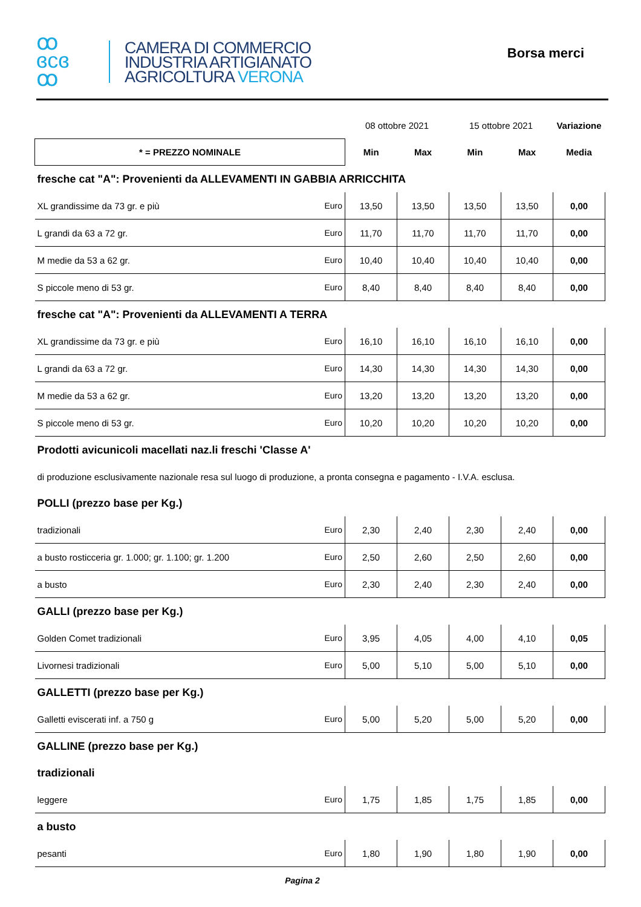ꝏ
ɞcɞ
ꝏ
CAMERA DI COMMERCIO
INDUSTRIA ARTIGIANATO
AGRICOLTURA VERONA
Borsa merci
| | | 08 ottobre 2021 | | 15 ottobre 2021 | | Variazione |
| * = PREZZO NOMINALE | | Min | Max | Min | Max | Media |
| fresche cat "A": Provenienti da ALLEVAMENTI IN GABBIA ARRICCHITA | | | | | | |
| XL grandissime da 73 gr. e più | Euro | 13,50 | 13,50 | 13,50 | 13,50 | 0,00 |
| L grandi da 63 a 72 gr. | Euro | 11,70 | 11,70 | 11,70 | 11,70 | 0,00 |
| M medie da 53 a 62 gr. | Euro | 10,40 | 10,40 | 10,40 | 10,40 | 0,00 |
| S piccole meno di 53 gr. | Euro | 8,40 | 8,40 | 8,40 | 8,40 | 0,00 |
| fresche cat "A": Provenienti da ALLEVAMENTI A TERRA | | | | | | |
| XL grandissime da 73 gr. e più | Euro | 16,10 | 16,10 | 16,10 | 16,10 | 0,00 |
| L grandi da 63 a 72 gr. | Euro | 14,30 | 14,30 | 14,30 | 14,30 | 0,00 |
| M medie da 53 a 62 gr. | Euro | 13,20 | 13,20 | 13,20 | 13,20 | 0,00 |
| S piccole meno di 53 gr. | Euro | 10,20 | 10,20 | 10,20 | 10,20 | 0,00 |
| Prodotti avicunicoli macellati naz.li freschi 'Classe A' | | | | | | |
| di produzione esclusivamente nazionale resa sul luogo di produzione, a pronta consegna e pagamento - I.V.A. esclusa. | | | | | | |
| POLLI (prezzo base per Kg.) | | | | | | |
| tradizionali | Euro | 2,30 | 2,40 | 2,30 | 2,40 | 0,00 |
| a busto rosticceria gr. 1.000; gr. 1.100; gr. 1.200 | Euro | 2,50 | 2,60 | 2,50 | 2,60 | 0,00 |
| a busto | Euro | 2,30 | 2,40 | 2,30 | 2,40 | 0,00 |
| GALLI (prezzo base per Kg.) | | | | | | |
| Golden Comet tradizionali | Euro | 3,95 | 4,05 | 4,00 | 4,10 | 0,05 |
| Livornesi tradizionali | Euro | 5,00 | 5,10 | 5,00 | 5,10 | 0,00 |
| GALLETTI (prezzo base per Kg.) | | | | | | |
| Galletti eviscerati inf. a 750 g | Euro | 5,00 | 5,20 | 5,00 | 5,20 | 0,00 |
| GALLINE (prezzo base per Kg.) | | | | | | |
| tradizionali | | | | | | |
| leggere | Euro | 1,75 | 1,85 | 1,75 | 1,85 | 0,00 |
| a busto | | | | | | |
| pesanti | Euro | 1,80 | 1,90 | 1,80 | 1,90 | 0,00 |
Pagina 2